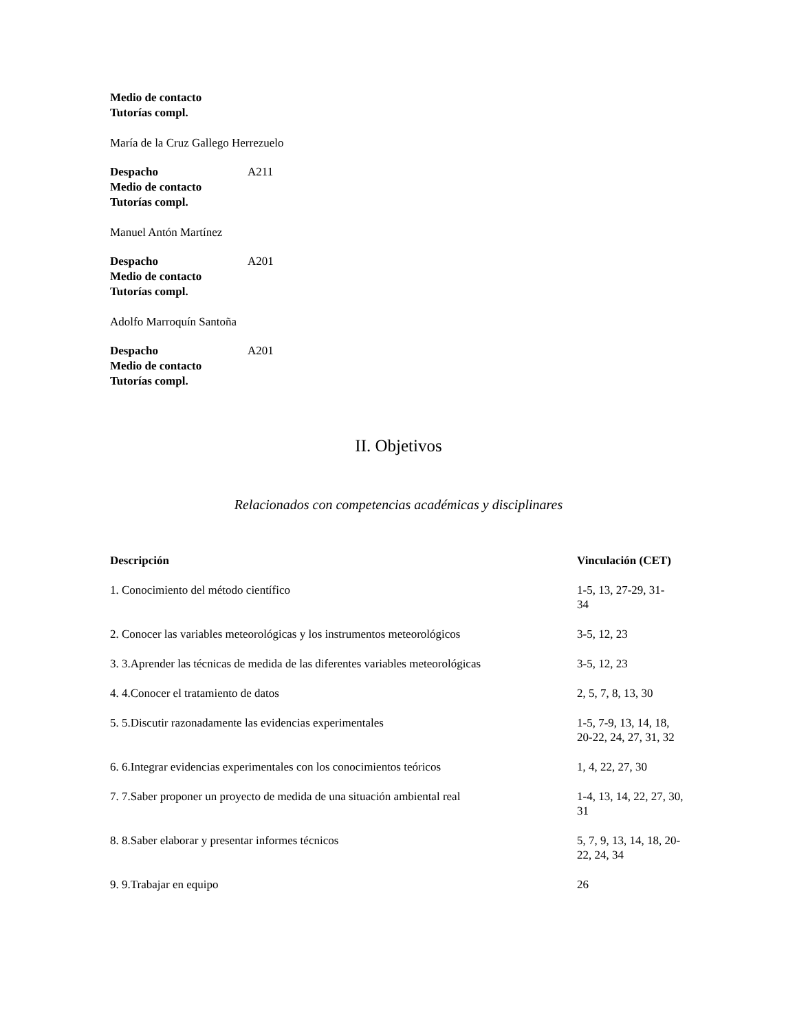| Medio de contacto | |
| Tutorías compl. | |
María de la Cruz Gallego Herrezuelo
| Despacho | A211 |
| Medio de contacto | |
| Tutorías compl. | |
Manuel Antón Martínez
| Despacho | A201 |
| Medio de contacto | |
| Tutorías compl. | |
Adolfo Marroquín Santoña
| Despacho | A201 |
| Medio de contacto | |
| Tutorías compl. | |
II. Objetivos
Relacionados con competencias académicas y disciplinares
| Descripción | Vinculación (CET) |
| --- | --- |
| 1. Conocimiento del método científico | 1-5, 13, 27-29, 31- 34 |
| 2. Conocer las variables meteorológicas y los instrumentos meteorológicos | 3-5, 12, 23 |
| 3. 3.Aprender las técnicas de medida de las diferentes variables meteorológicas | 3-5, 12, 23 |
| 4. 4.Conocer el tratamiento de datos | 2, 5, 7, 8, 13, 30 |
| 5. 5.Discutir razonadamente las evidencias experimentales | 1-5, 7-9, 13, 14, 18, 20-22, 24, 27, 31, 32 |
| 6. 6.Integrar evidencias experimentales con los conocimientos teóricos | 1, 4, 22, 27, 30 |
| 7. 7.Saber proponer un proyecto de medida de una situación ambiental real | 1-4, 13, 14, 22, 27, 30, 31 |
| 8. 8.Saber elaborar y presentar informes técnicos | 5, 7, 9, 13, 14, 18, 20-22, 24, 34 |
| 9. 9.Trabajar en equipo | 26 |